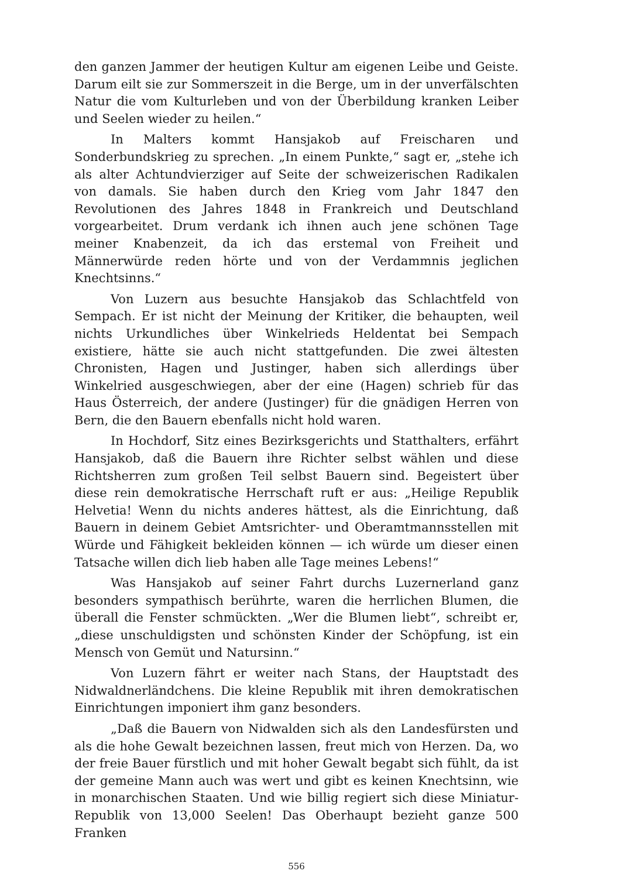den ganzen Jammer der heutigen Kultur am eigenen Leibe und Geiste. Darum eilt sie zur Sommerszeit in die Berge, um in der unverfälschten Natur die vom Kulturleben und von der Überbildung kranken Leiber und Seelen wieder zu heilen.“
In Malters kommt Hansjakob auf Freischaren und Sonderbundskrieg zu sprechen. „In einem Punkte,“ sagt er, „stehe ich als alter Achtundvierziger auf Seite der schweizerischen Radikalen von damals. Sie haben durch den Krieg vom Jahr 1847 den Revolutionen des Jahres 1848 in Frankreich und Deutschland vorgearbeitet. Drum verdank ich ihnen auch jene schönen Tage meiner Knabenzeit, da ich das erstemal von Freiheit und Männerwürde reden hörte und von der Verdammnis jeglichen Knechtsinns.“
Von Luzern aus besuchte Hansjakob das Schlachtfeld von Sempach. Er ist nicht der Meinung der Kritiker, die behaupten, weil nichts Urkundliches über Winkelrieds Heldentat bei Sempach existiere, hätte sie auch nicht stattgefunden. Die zwei ältesten Chronisten, Hagen und Justinger, haben sich allerdings über Winkelried ausgeschwiegen, aber der eine (Hagen) schrieb für das Haus Österreich, der andere (Justinger) für die gnädigen Herren von Bern, die den Bauern ebenfalls nicht hold waren.
In Hochdorf, Sitz eines Bezirksgerichts und Statthalters, erfährt Hansjakob, daß die Bauern ihre Richter selbst wählen und diese Richtsherren zum großen Teil selbst Bauern sind. Begeistert über diese rein demokratische Herrschaft ruft er aus: „Heilige Republik Helvetia! Wenn du nichts anderes hättest, als die Einrichtung, daß Bauern in deinem Gebiet Amtsrichter- und Oberamtmannsstellen mit Würde und Fähigkeit bekleiden können — ich würde um dieser einen Tatsache willen dich lieb haben alle Tage meines Lebens!“
Was Hansjakob auf seiner Fahrt durchs Luzernerland ganz besonders sympathisch berührte, waren die herrlichen Blumen, die überall die Fenster schmückten. „Wer die Blumen liebt“, schreibt er, „diese unschuldigsten und schönsten Kinder der Schöpfung, ist ein Mensch von Gemüt und Natursinn.“
Von Luzern fährt er weiter nach Stans, der Hauptstadt des Nidwaldnerländchens. Die kleine Republik mit ihren demokratischen Einrichtungen imponiert ihm ganz besonders.
„Daß die Bauern von Nidwalden sich als den Landesfürsten und als die hohe Gewalt bezeichnen lassen, freut mich von Herzen. Da, wo der freie Bauer fürstlich und mit hoher Gewalt begabt sich fühlt, da ist der gemeine Mann auch was wert und gibt es keinen Knechtsinn, wie in monarchischen Staaten. Und wie billig regiert sich diese Miniatur-Republik von 13,000 Seelen! Das Oberhaupt bezieht ganze 500 Franken
556